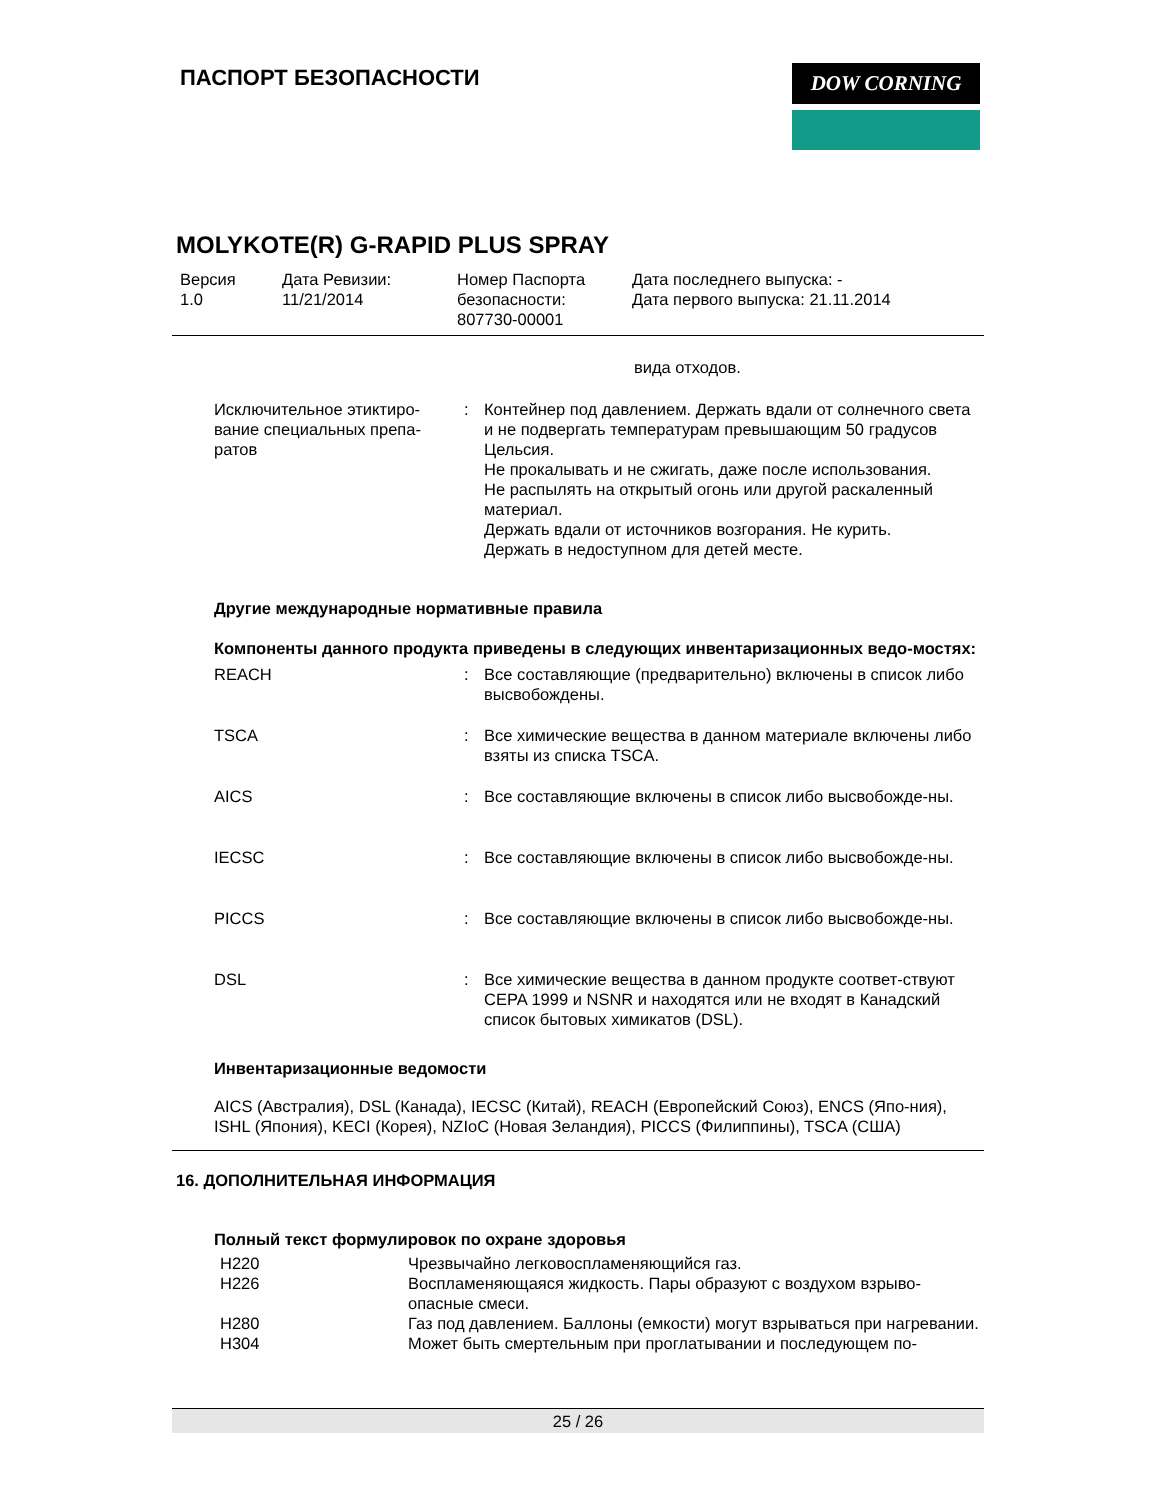ПАСПОРТ БЕЗОПАСНОСТИ
DOW CORNING
MOLYKOTE(R) G-RAPID PLUS SPRAY
| Версия 1.0 | Дата Ревизии: 11/21/2014 | Номер Паспорта безопасности: 807730-00001 | Дата последнего выпуска: - Дата первого выпуска: 21.11.2014 |
вида отходов.
| Исключительное этиктиро-вание специальных препа-ратов | : | Контейнер под давлением. Держать вдали от солнечного света и не подвергать температурам превышающим 50 градусов Цельсия. Не прокалывать и не сжигать, даже после использования. Не распылять на открытый огонь или другой раскаленный материал. Держать вдали от источников возгорания. Не курить. Держать в недоступном для детей месте. |
Другие международные нормативные правила
Компоненты данного продукта приведены в следующих инвентаризационных ведо-мостях:
| REACH | : | Все составляющие (предварительно) включены в список либо высвобождены. |
| TSCA | : | Все химические вещества в данном материале включены либо взяты из списка TSCA. |
| AICS | : | Все составляющие включены в список либо высвобожде-ны. |
| IECSC | : | Все составляющие включены в список либо высвобожде-ны. |
| PICCS | : | Все составляющие включены в список либо высвобожде-ны. |
| DSL | : | Все химические вещества в данном продукте соответ-ствуют CEPA 1999 и NSNR и находятся или не входят в Канадский список бытовых химикатов (DSL). |
Инвентаризационные ведомости
AICS (Австралия), DSL (Канада), IECSC (Китай), REACH (Европейский Союз), ENCS (Япо-ния), ISHL (Япония), KECI (Корея), NZIoC (Новая Зеландия), PICCS (Филиппины), TSCA (США)
16. ДОПОЛНИТЕЛЬНАЯ ИНФОРМАЦИЯ
Полный текст формулировок по охране здоровья
| H220 | Чрезвычайно легковоспламеняющийся газ. |
| H226 | Воспламеняющаяся жидкость. Пары образуют с воздухом взрыво-опасные смеси. |
| H280 | Газ под давлением. Баллоны (емкости) могут взрываться при нагревании. |
| H304 | Может быть смертельным при проглатывании и последующем по- |
25 / 26